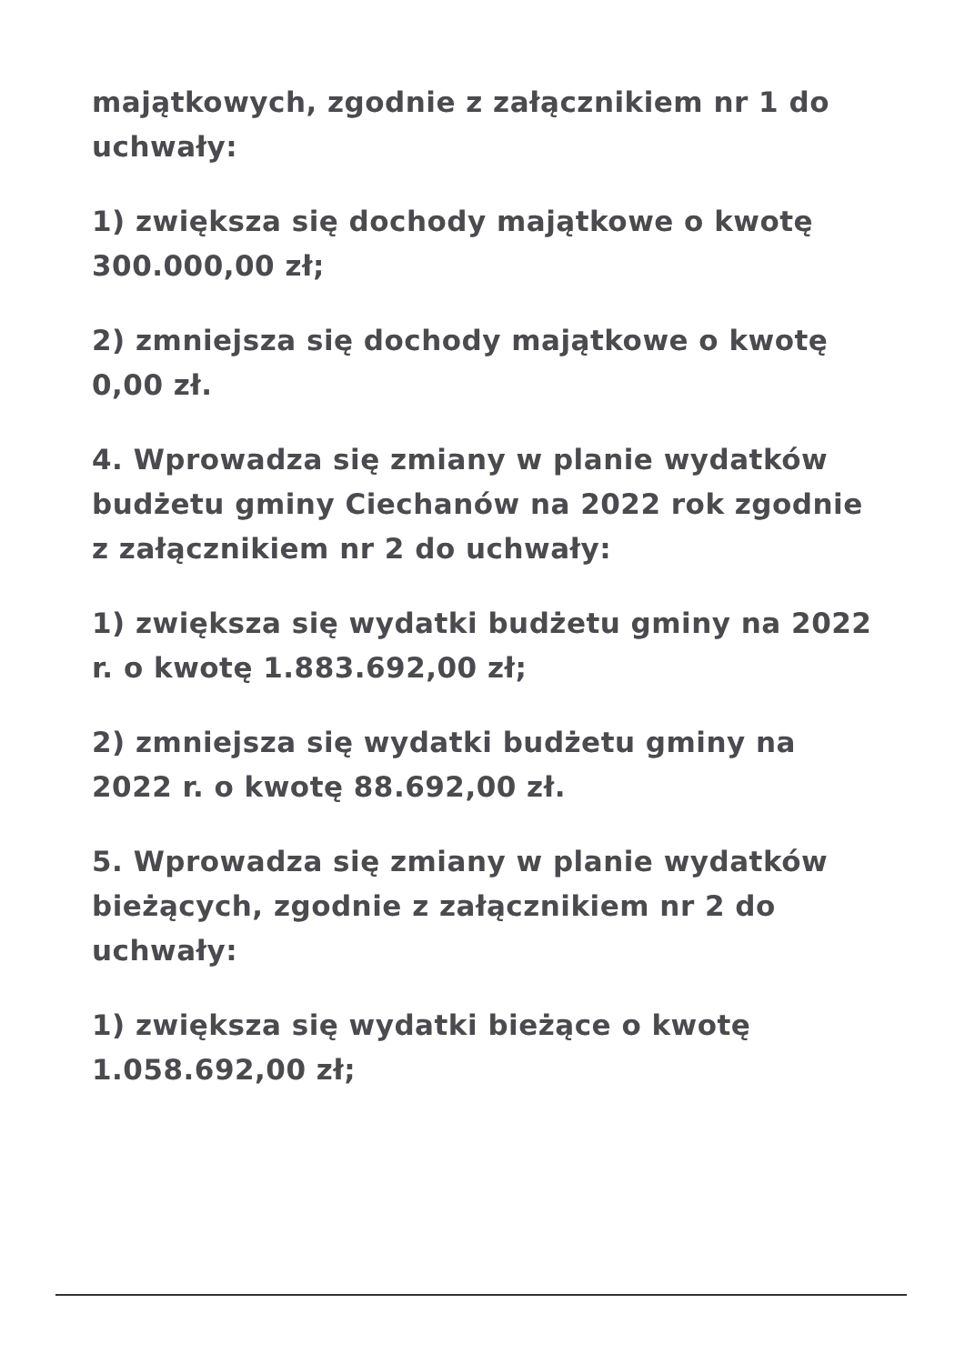majątkowych, zgodnie z załącznikiem nr 1 do uchwały:
1) zwiększa się dochody majątkowe o kwotę 300.000,00 zł;
2) zmniejsza się dochody majątkowe o kwotę 0,00 zł.
4. Wprowadza się zmiany w planie wydatków budżetu gminy Ciechanów na 2022 rok zgodnie z załącznikiem nr 2 do uchwały:
1) zwiększa się wydatki budżetu gminy na 2022 r. o kwotę 1.883.692,00 zł;
2) zmniejsza się wydatki budżetu gminy na 2022 r. o kwotę 88.692,00 zł.
5. Wprowadza się zmiany w planie wydatków bieżących, zgodnie z załącznikiem nr 2 do uchwały:
1) zwiększa się wydatki bieżące o kwotę 1.058.692,00 zł;